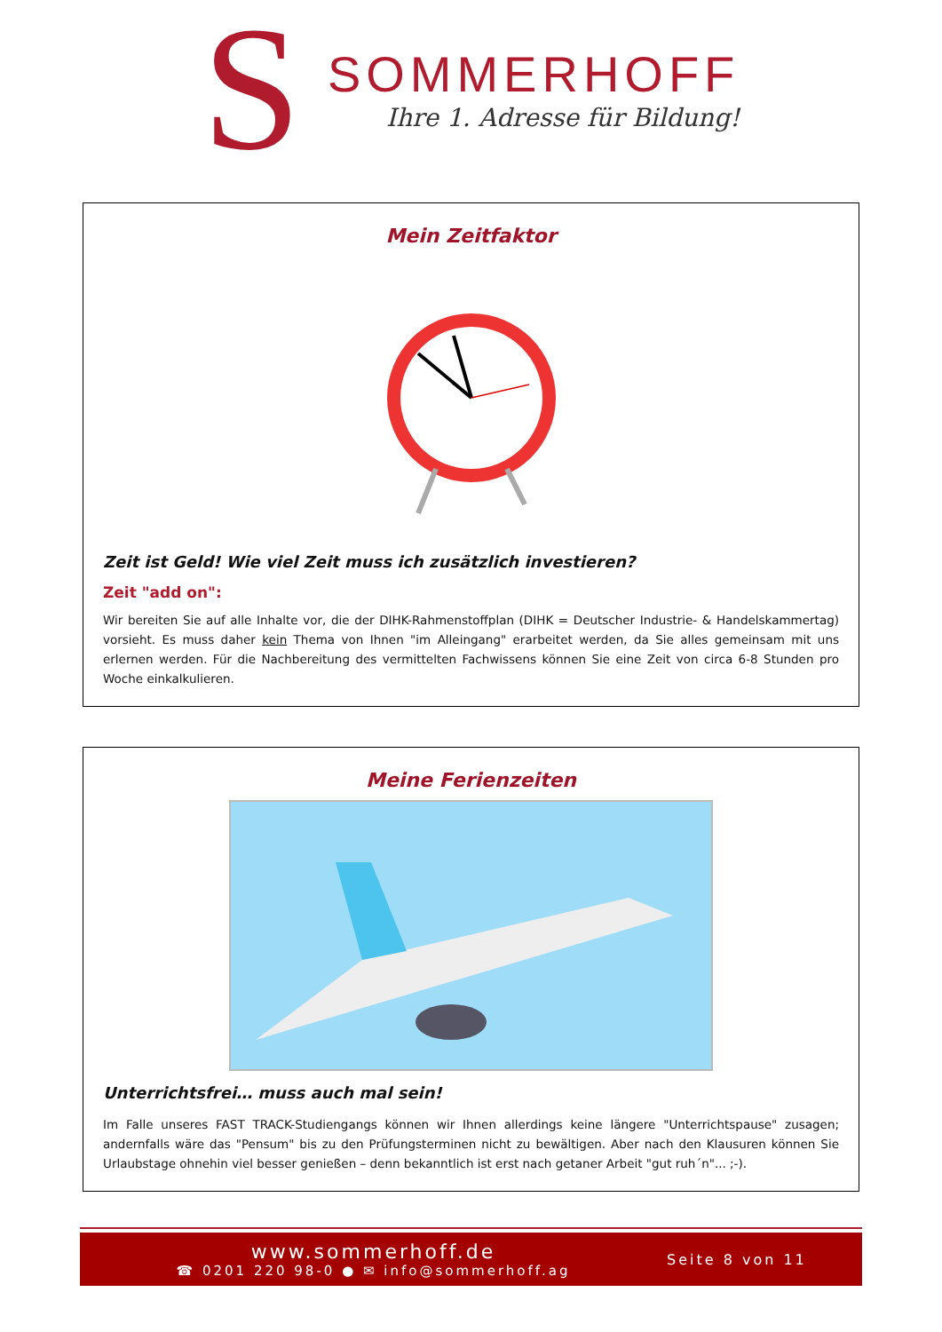S
SOMMERHOFF
Ihre 1. Adresse für Bildung!
Mein Zeitfaktor
Zeit ist Geld! Wie viel Zeit muss ich zusätzlich investieren?
Zeit "add on":
Wir bereiten Sie auf alle Inhalte vor, die der DIHK-Rahmenstoffplan (DIHK = Deutscher Industrie- & Handelskammertag) vorsieht. Es muss daher kein Thema von Ihnen "im Alleingang" erarbeitet werden, da Sie alles gemeinsam mit uns erlernen werden. Für die Nachbereitung des vermittelten Fachwissens können Sie eine Zeit von circa 6-8 Stunden pro Woche einkalkulieren.
Meine Ferienzeiten
Unterrichtsfrei… muss auch mal sein!
Im Falle unseres FAST TRACK-Studiengangs können wir Ihnen allerdings keine längere "Unterrichtspause" zusagen; andernfalls wäre das "Pensum" bis zu den Prüfungsterminen nicht zu bewältigen. Aber nach den Klausuren können Sie Urlaubstage ohnehin viel besser genießen – denn bekanntlich ist erst nach getaner Arbeit "gut ruh´n"... ;-).
www.sommerhoff.de
☎ 0201 220 98-0 ● ✉ info@sommerhoff.ag
Seite 8 von 11